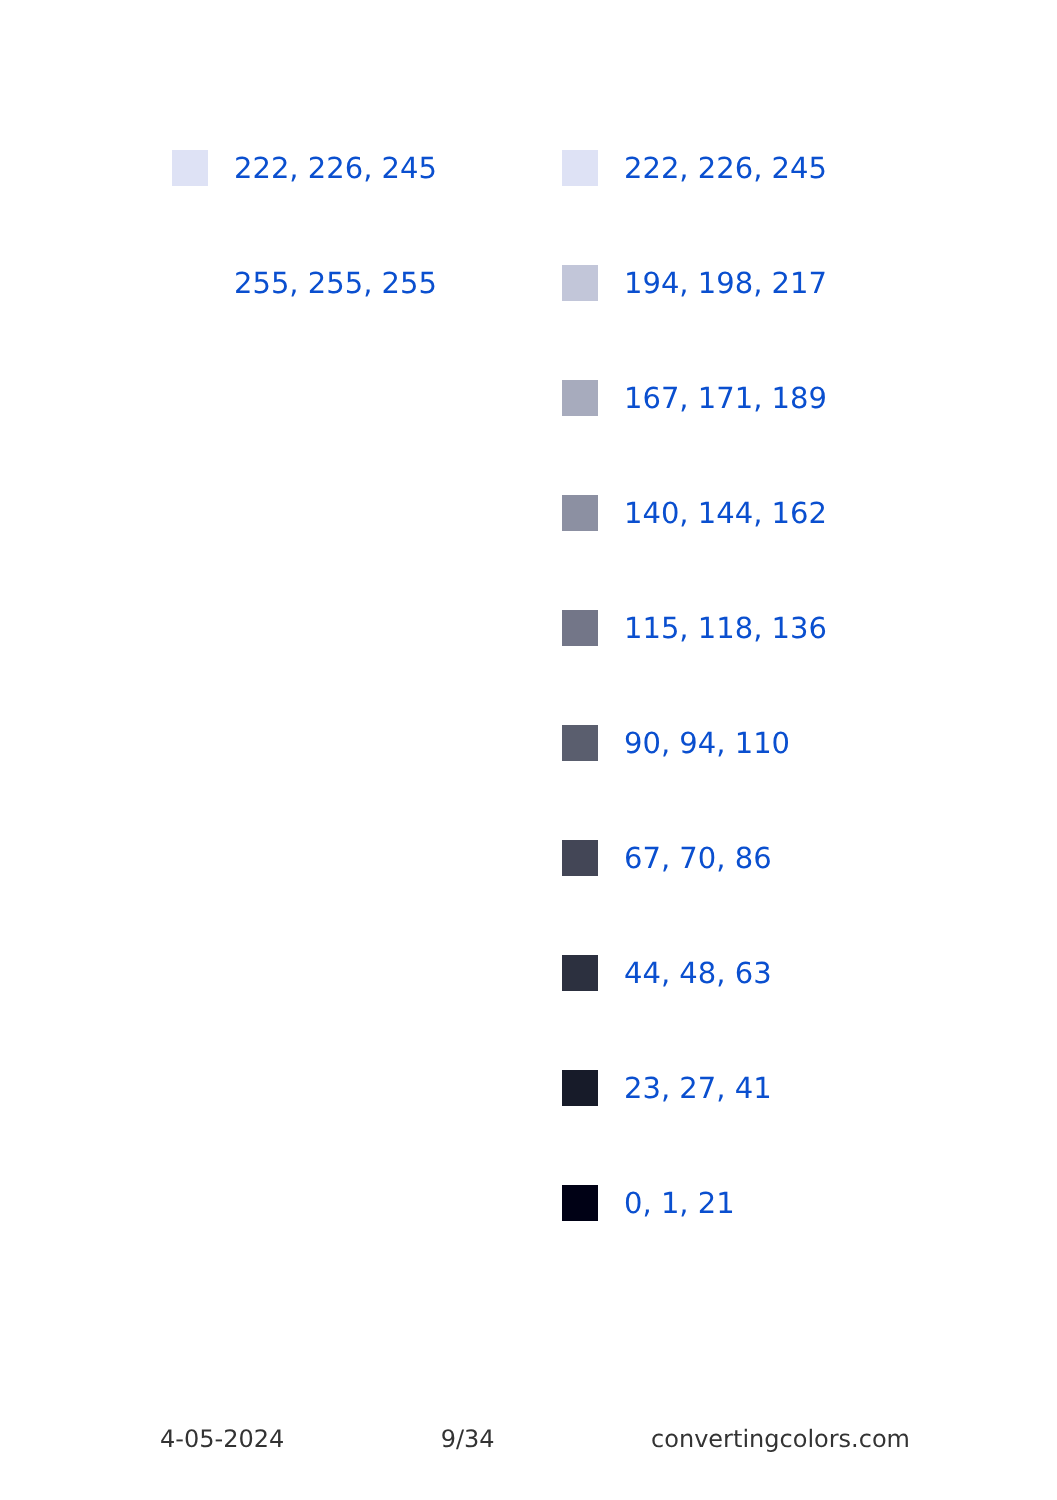222, 226, 245
255, 255, 255
222, 226, 245
194, 198, 217
167, 171, 189
140, 144, 162
115, 118, 136
90, 94, 110
67, 70, 86
44, 48, 63
23, 27, 41
0, 1, 21
4-05-2024 9/34 convertingcolors.com